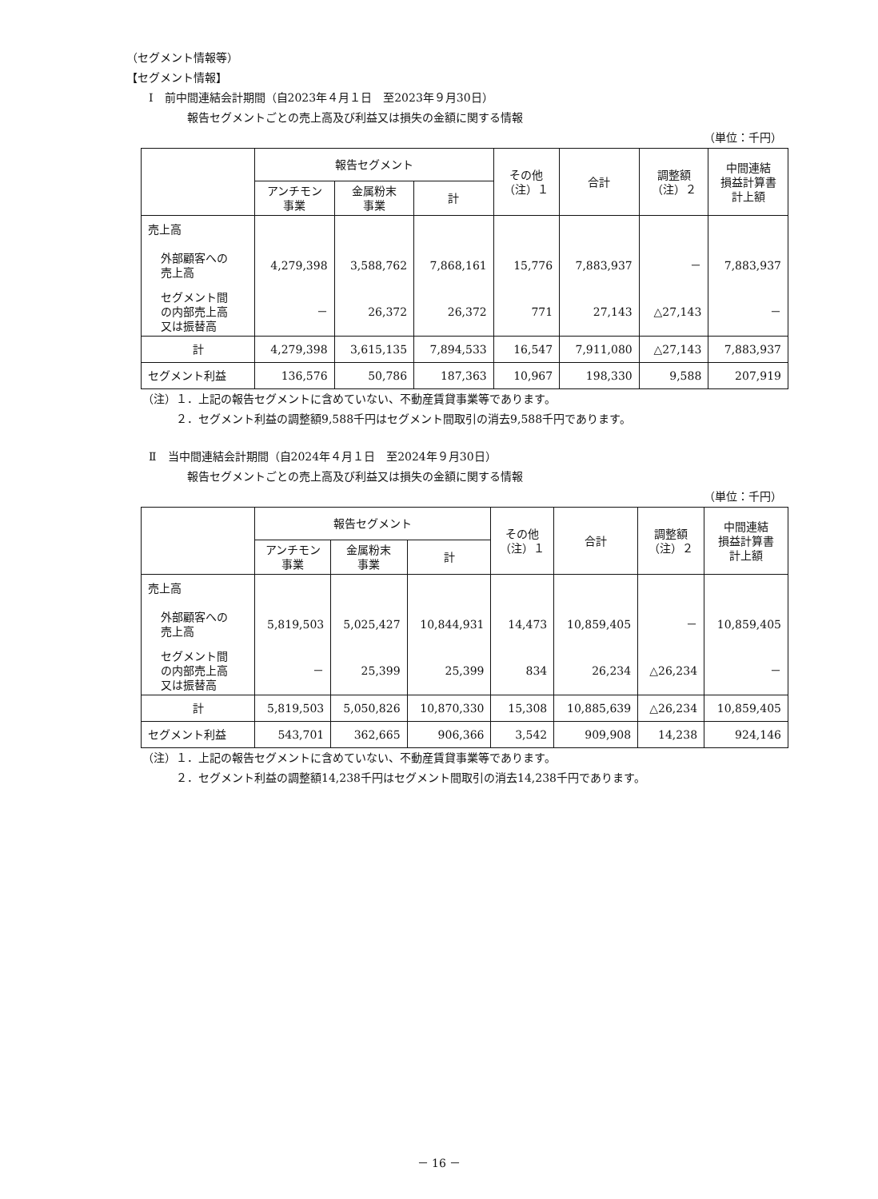（セグメント情報等）
【セグメント情報】
Ⅰ　前中間連結会計期間（自2023年４月１日　至2023年９月30日）
報告セグメントごとの売上高及び利益又は損失の金額に関する情報
（単位：千円）
| | 報告セグメント | | | その他 （注）１ | 合計 | 調整額 （注）２ | 中間連結 損益計算書 計上額 |
| --- | --- | --- | --- | --- | --- | --- | --- |
| | アンチモン 事業 | 金属粉末 事業 | 計 | | | | |
| 売上高 | | | | | | | |
| 外部顧客への 売上高 | 4,279,398 | 3,588,762 | 7,868,161 | 15,776 | 7,883,937 | － | 7,883,937 |
| セグメント間 の内部売上高 又は振替高 | － | 26,372 | 26,372 | 771 | 27,143 | △27,143 | － |
| 計 | 4,279,398 | 3,615,135 | 7,894,533 | 16,547 | 7,911,080 | △27,143 | 7,883,937 |
| セグメント利益 | 136,576 | 50,786 | 187,363 | 10,967 | 198,330 | 9,588 | 207,919 |
（注）１．上記の報告セグメントに含めていない、不動産賃貸事業等であります。
２．セグメント利益の調整額9,588千円はセグメント間取引の消去9,588千円であります。
Ⅱ　当中間連結会計期間（自2024年４月１日　至2024年９月30日）
報告セグメントごとの売上高及び利益又は損失の金額に関する情報
（単位：千円）
| | 報告セグメント | | | その他 （注）１ | 合計 | 調整額 （注）２ | 中間連結 損益計算書 計上額 |
| --- | --- | --- | --- | --- | --- | --- | --- |
| | アンチモン 事業 | 金属粉末 事業 | 計 | | | | |
| 売上高 | | | | | | | |
| 外部顧客への 売上高 | 5,819,503 | 5,025,427 | 10,844,931 | 14,473 | 10,859,405 | － | 10,859,405 |
| セグメント間 の内部売上高 又は振替高 | － | 25,399 | 25,399 | 834 | 26,234 | △26,234 | － |
| 計 | 5,819,503 | 5,050,826 | 10,870,330 | 15,308 | 10,885,639 | △26,234 | 10,859,405 |
| セグメント利益 | 543,701 | 362,665 | 906,366 | 3,542 | 909,908 | 14,238 | 924,146 |
（注）１．上記の報告セグメントに含めていない、不動産賃貸事業等であります。
２．セグメント利益の調整額14,238千円はセグメント間取引の消去14,238千円であります。
－ 16 －